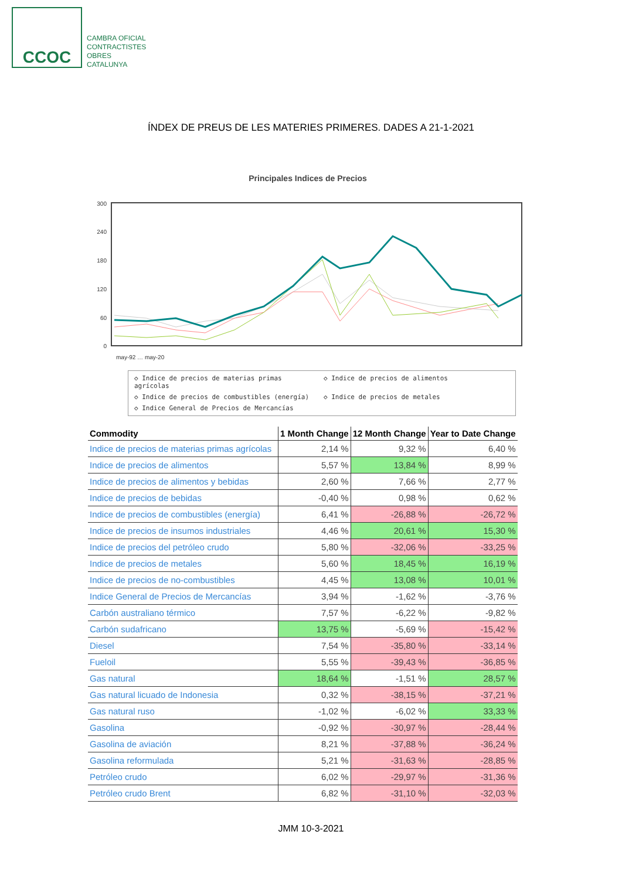CCOC
CAMBRA OFICIAL
CONTRACTISTES
OBRES
CATALUNYA
ÍNDEX DE PREUS DE LES MATERIES PRIMERES. DADES A 21-1-2021
Principales Indices de Precios
300
240
180
120
60
0
may-92 … may-20
◇ Indice de precios de materias primas agrícolas ◇ Indice de precios de alimentos ◇ Indice de precios de combustibles (energía) ◇ Indice de precios de metales ◇ Indice General de Precios de Mercancías
| Commodity | 1 Month Change | 12 Month Change | Year to Date Change |
| --- | --- | --- | --- |
| Indice de precios de materias primas agrícolas | 2,14 % | 9,32 % | 6,40 % |
| Indice de precios de alimentos | 5,57 % | 13,84 % | 8,99 % |
| Indice de precios de alimentos y bebidas | 2,60 % | 7,66 % | 2,77 % |
| Indice de precios de bebidas | -0,40 % | 0,98 % | 0,62 % |
| Indice de precios de combustibles (energía) | 6,41 % | -26,88 % | -26,72 % |
| Indice de precios de insumos industriales | 4,46 % | 20,61 % | 15,30 % |
| Indice de precios del petróleo crudo | 5,80 % | -32,06 % | -33,25 % |
| Indice de precios de metales | 5,60 % | 18,45 % | 16,19 % |
| Indice de precios de no-combustibles | 4,45 % | 13,08 % | 10,01 % |
| Indice General de Precios de Mercancías | 3,94 % | -1,62 % | -3,76 % |
| Carbón australiano térmico | 7,57 % | -6,22 % | -9,82 % |
| Carbón sudafricano | 13,75 % | -5,69 % | -15,42 % |
| Diesel | 7,54 % | -35,80 % | -33,14 % |
| Fueloil | 5,55 % | -39,43 % | -36,85 % |
| Gas natural | 18,64 % | -1,51 % | 28,57 % |
| Gas natural licuado de Indonesia | 0,32 % | -38,15 % | -37,21 % |
| Gas natural ruso | -1,02 % | -6,02 % | 33,33 % |
| Gasolina | -0,92 % | -30,97 % | -28,44 % |
| Gasolina de aviación | 8,21 % | -37,88 % | -36,24 % |
| Gasolina reformulada | 5,21 % | -31,63 % | -28,85 % |
| Petróleo crudo | 6,02 % | -29,97 % | -31,36 % |
| Petróleo crudo Brent | 6,82 % | -31,10 % | -32,03 % |
JMM 10-3-2021